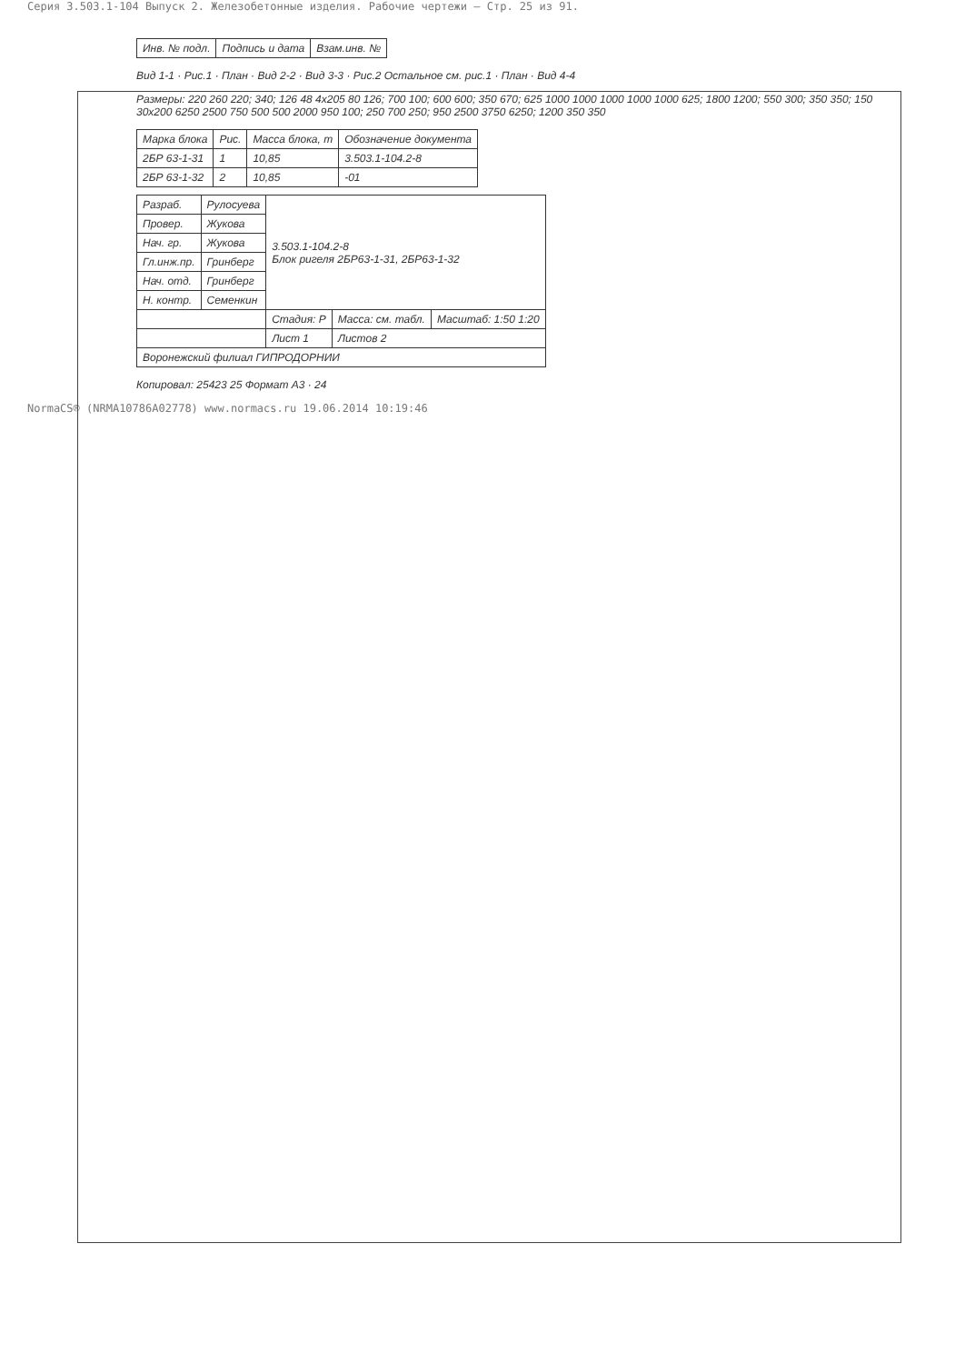Серия 3.503.1-104 Выпуск 2. Железобетонные изделия. Рабочие чертежи — Стр. 25 из 91.
| Инв. № подл. | Подпись и дата | Взам.инв. № |
Вид 1-1 · Рис.1 · План · Вид 2-2 · Вид 3-3 · Рис.2 Остальное см. рис.1 · План · Вид 4-4
Размеры: 220 260 220; 340; 126 48 4x205 80 126; 700 100; 600 600; 350 670; 625 1000 1000 1000 1000 1000 625; 1800 1200; 550 300; 350 350; 150 30x200 6250 2500 750 500 500 2000 950 100; 250 700 250; 950 2500 3750 6250; 1200 350 350
| Марка блока | Рис. | Масса блока, т | Обозначение документа |
| --- | --- | --- | --- |
| 2БР 63-1-31 | 1 | 10,85 | 3.503.1-104.2-8 |
| 2БР 63-1-32 | 2 | 10,85 | -01 |
| Разраб. | Рулосуева | 3.503.1-104.2-8 Блок ригеля 2БР63-1-31, 2БР63-1-32 | | |
| Провер. | Жукова | | | |
| Нач. гр. | Жукова | | | |
| Гл.инж.пр. | Гринберг | | | |
| Нач. отд. | Гринберг | | | |
| Н. контр. | Семенкин | | | |
| | | Стадия: Р | Масса: см. табл. | Масштаб: 1:50 1:20 |
| | | Лист 1 | Листов 2 | |
| Воронежский филиал ГИПРОДОРНИИ | | | | |
Копировал: 25423 25 Формат А3 · 24
NormaCS® (NRMA10786A02778) www.normacs.ru 19.06.2014 10:19:46